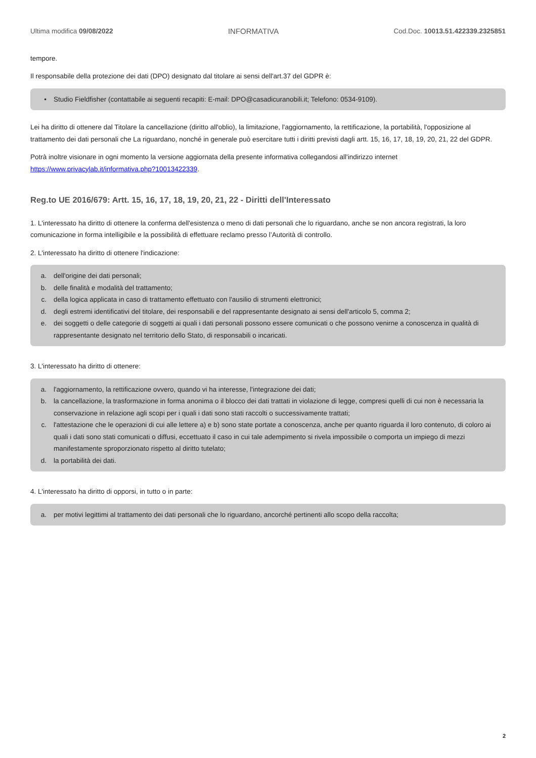Ultima modifica 09/08/2022 INFORMATIVA Cod.Doc. 10013.51.422339.2325851
tempore.
Il responsabile della protezione dei dati (DPO) designato dal titolare ai sensi dell'art.37 del GDPR è:
• Studio Fieldfisher (contattabile ai seguenti recapiti: E-mail: DPO@casadicuranobili.it; Telefono: 0534-9109).
Lei ha diritto di ottenere dal Titolare la cancellazione (diritto all'oblio), la limitazione, l'aggiornamento, la rettificazione, la portabilità, l'opposizione al trattamento dei dati personali che La riguardano, nonché in generale può esercitare tutti i diritti previsti dagli artt. 15, 16, 17, 18, 19, 20, 21, 22 del GDPR.
Potrà inoltre visionare in ogni momento la versione aggiornata della presente informativa collegandosi all'indirizzo internet https://www.privacylab.it/informativa.php?10013422339.
Reg.to UE 2016/679: Artt. 15, 16, 17, 18, 19, 20, 21, 22 - Diritti dell'Interessato
1. L'interessato ha diritto di ottenere la conferma dell'esistenza o meno di dati personali che lo riguardano, anche se non ancora registrati, la loro comunicazione in forma intelligibile e la possibilità di effettuare reclamo presso l’Autorità di controllo.
2. L'interessato ha diritto di ottenere l'indicazione:
a. dell'origine dei dati personali;
b. delle finalità e modalità del trattamento;
c. della logica applicata in caso di trattamento effettuato con l'ausilio di strumenti elettronici;
d. degli estremi identificativi del titolare, dei responsabili e del rappresentante designato ai sensi dell'articolo 5, comma 2;
e. dei soggetti o delle categorie di soggetti ai quali i dati personali possono essere comunicati o che possono venirne a conoscenza in qualità di rappresentante designato nel territorio dello Stato, di responsabili o incaricati.
3. L'interessato ha diritto di ottenere:
a. l'aggiornamento, la rettificazione ovvero, quando vi ha interesse, l'integrazione dei dati;
b. la cancellazione, la trasformazione in forma anonima o il blocco dei dati trattati in violazione di legge, compresi quelli di cui non è necessaria la conservazione in relazione agli scopi per i quali i dati sono stati raccolti o successivamente trattati;
c. l'attestazione che le operazioni di cui alle lettere a) e b) sono state portate a conoscenza, anche per quanto riguarda il loro contenuto, di coloro ai quali i dati sono stati comunicati o diffusi, eccettuato il caso in cui tale adempimento si rivela impossibile o comporta un impiego di mezzi manifestamente sproporzionato rispetto al diritto tutelato;
d. la portabilità dei dati.
4. L'interessato ha diritto di opporsi, in tutto o in parte:
a. per motivi legittimi al trattamento dei dati personali che lo riguardano, ancorché pertinenti allo scopo della raccolta;
2